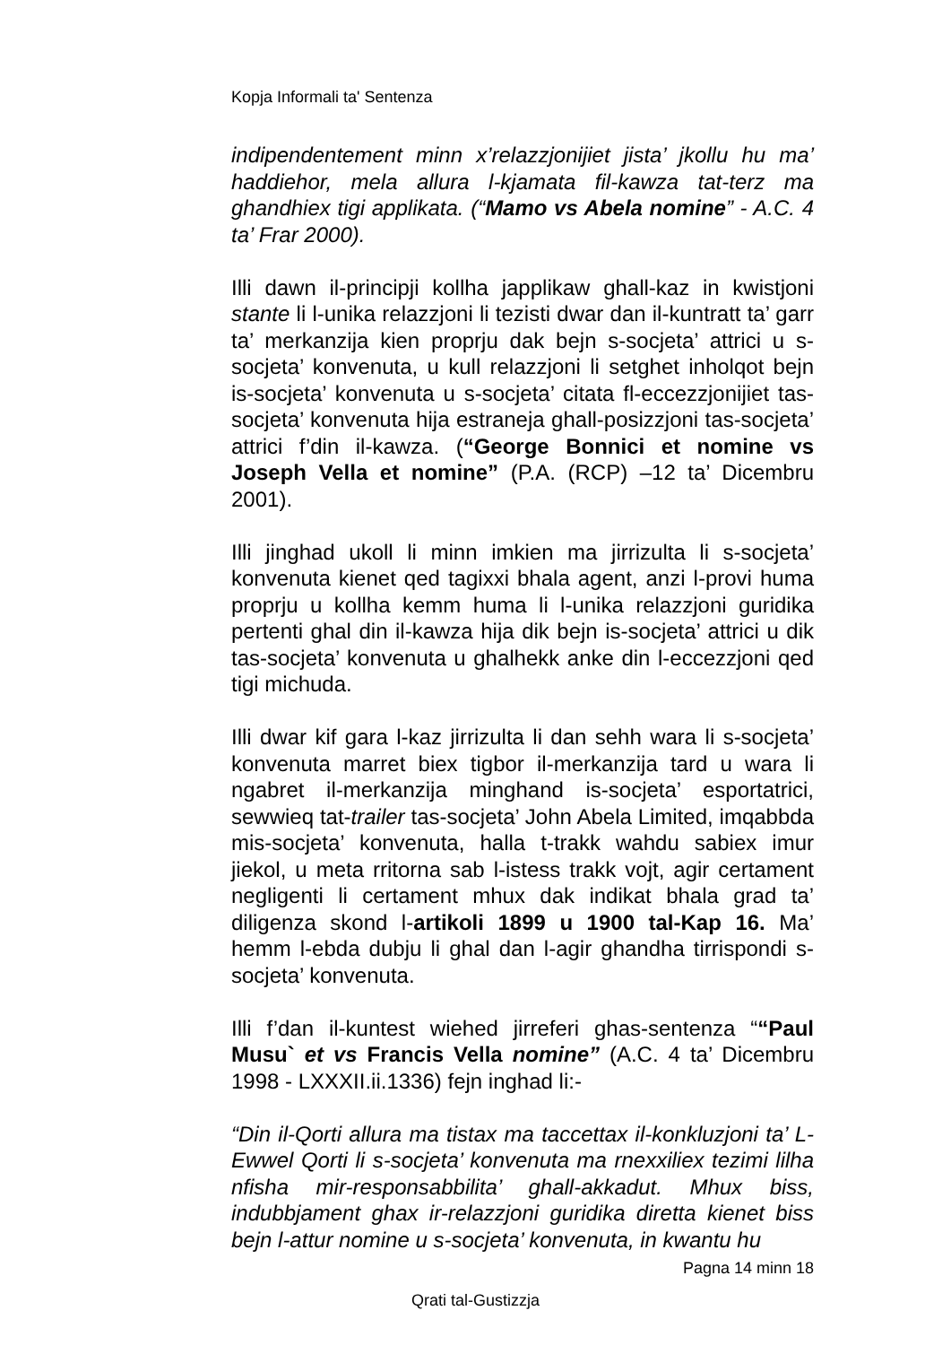Kopja Informali ta' Sentenza
indipendentement minn x’relazzjonijiet jista’ jkollu hu ma’ haddiehor, mela allura l-kjamata fil-kawza tat-terz ma ghandhiex tigi applikata. (“Mamo vs Abela nomine” - A.C. 4 ta’ Frar 2000).
Illi dawn il-principji kollha japplikaw ghall-kaz in kwistjoni stante li l-unika relazzjoni li tezisti dwar dan il-kuntratt ta’ garr ta’ merkanzija kien proprju dak bejn s-socjeta’ attrici u s-socjeta’ konvenuta, u kull relazzjoni li setghet inholqot bejn is-socjeta’ konvenuta u s-socjeta’ citata fl-eccezzjonijiet tas-socjeta’ konvenuta hija estraneja ghall-posizzjoni tas-socjeta’ attrici f’din il-kawza. (“George Bonnici et nomine vs Joseph Vella et nomine” (P.A. (RCP) –12 ta’ Dicembru 2001).
Illi jinghad ukoll li minn imkien ma jirrizulta li s-socjeta’ konvenuta kienet qed tagixxi bhala agent, anzi l-provi huma proprju u kollha kemm huma li l-unika relazzjoni guridika pertenti ghal din il-kawza hija dik bejn is-socjeta’ attrici u dik tas-socjeta’ konvenuta u ghalhekk anke din l-eccezzjoni qed tigi michuda.
Illi dwar kif gara l-kaz jirrizulta li dan sehh wara li s-socjeta’ konvenuta marret biex tigbor il-merkanzija tard u wara li ngabret il-merkanzija minghand is-socjeta’ esportatrici, sewwieq tat-trailer tas-socjeta’ John Abela Limited, imqabbda mis-socjeta’ konvenuta, halla t-trakk wahdu sabiex imur jiekol, u meta rritorna sab l-istess trakk vojt, agir certament negligenti li certament mhux dak indikat bhala grad ta’ diligenza skond l-artikoli 1899 u 1900 tal-Kap 16. Ma’ hemm l-ebda dubju li ghal dan l-agir ghandha tirrispondi s-socjeta’ konvenuta.
Illi f’dan il-kuntest wiehed jirreferi ghas-sentenza ““Paul Musu` et vs Francis Vella nomine” (A.C. 4 ta’ Dicembru 1998 - LXXXII.ii.1336) fejn inghad li:-
“Din il-Qorti allura ma tistax ma taccettax il-konkluzjoni ta’ L-Ewwel Qorti li s-socjeta’ konvenuta ma rnexxiliex tezimi lilha nfisha mir-responsabbilita’ ghall-akkadut. Mhux biss, indubbjament ghax ir-relazzjoni guridika diretta kienet biss bejn l-attur nomine u s-socjeta’ konvenuta, in kwantu hu
Pagna 14 minn 18
Qrati tal-Gustizzja